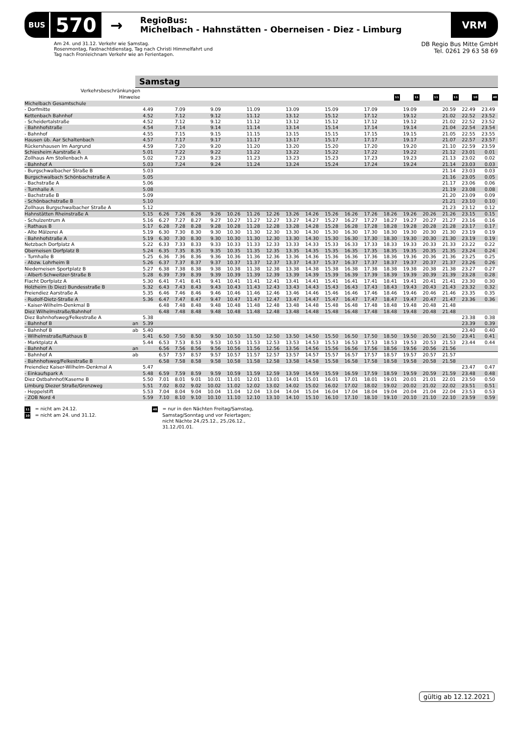BUS
570
→
RegioBus:
Michelbach - Hahnstätten - Oberneisen - Diez - Limburg
VRM
Am 24. und 31.12. Verkehr wie Samstag.
Rosenmontag, Fastnachtdienstag, Tag nach Christi Himmelfahrt und
Tag nach Fronleichnam Verkehr wie an Ferientagen.
DB Regio Bus Mitte GmbH
Tel. 0261 29 63 58 69
Samstag
| Verkehrsbeschränkungen | | | | | | | | | | | | | | | | | | | | |
| --- | --- | --- | --- | --- | --- | --- | --- | --- | --- | --- | --- | --- | --- | --- | --- | --- | --- | --- | --- | --- |
| Hinweise | | | | | | | | | | | | | | | 11 | 11 | 11 | 11 | 10 | 40 |
| Michelbach Gesamtschule | | | | | | | | | | | | | | | | | | | | |
| - Dorfmitte | | 4.49 | | 7.09 | | 9.09 | | 11.09 | | 13.09 | | 15.09 | | 17.09 | | 19.09 | | 20.59 | 22.49 | 23.49 |
| Kettenbach Bahnhof | | 4.52 | | 7.12 | | 9.12 | | 11.12 | | 13.12 | | 15.12 | | 17.12 | | 19.12 | | 21.02 | 22.52 | 23.52 |
| - Scheidertalstraße | | 4.52 | | 7.12 | | 9.12 | | 11.12 | | 13.12 | | 15.12 | | 17.12 | | 19.12 | | 21.02 | 22.52 | 23.52 |
| - Bahnhofstraße | | 4.54 | | 7.14 | | 9.14 | | 11.14 | | 13.14 | | 15.14 | | 17.14 | | 19.14 | | 21.04 | 22.54 | 23.54 |
| - Bahnhof | | 4.55 | | 7.15 | | 9.15 | | 11.15 | | 13.15 | | 15.15 | | 17.15 | | 19.15 | | 21.05 | 22.55 | 23.55 |
| Hausen üb. Aar Schaltenbach | | 4.57 | | 7.17 | | 9.17 | | 11.17 | | 13.17 | | 15.17 | | 17.17 | | 19.17 | | 21.07 | 22.57 | 23.57 |
| Rückershausen Im Aargrund | | 4.59 | | 7.20 | | 9.20 | | 11.20 | | 13.20 | | 15.20 | | 17.20 | | 19.20 | | 21.10 | 22.59 | 23.59 |
| Schiesheim Aarstraße A | | 5.01 | | 7.22 | | 9.22 | | 11.22 | | 13.22 | | 15.22 | | 17.22 | | 19.22 | | 21.12 | 23.01 | 0.01 |
| Zollhaus Am Stollenbach A | | 5.02 | | 7.23 | | 9.23 | | 11.23 | | 13.23 | | 15.23 | | 17.23 | | 19.23 | | 21.13 | 23.02 | 0.02 |
| - Bahnhof A | | 5.03 | | 7.24 | | 9.24 | | 11.24 | | 13.24 | | 15.24 | | 17.24 | | 19.24 | | 21.14 | 23.03 | 0.03 |
| - Burgschwalbacher Straße B | | 5.03 | | | | | | | | | | | | | | | | 21.14 | 23.03 | 0.03 |
| Burgschwalbach Schönbachstraße A | | 5.05 | | | | | | | | | | | | | | | | 21.16 | 23.05 | 0.05 |
| - Bachstraße A | | 5.06 | | | | | | | | | | | | | | | | 21.17 | 23.06 | 0.06 |
| - Turnhalle A | | 5.08 | | | | | | | | | | | | | | | | 21.19 | 23.08 | 0.08 |
| - Bachstraße B | | 5.09 | | | | | | | | | | | | | | | | 21.20 | 23.09 | 0.09 |
| - Schönbachstraße B | | 5.10 | | | | | | | | | | | | | | | | 21.21 | 23.10 | 0.10 |
| Zollhaus Burgschwalbacher Straße A | | 5.12 | | | | | | | | | | | | | | | | 21.23 | 23.12 | 0.12 |
| Hahnstätten Rheinstraße A | | 5.15 | 6.26 | 7.26 | 8.26 | 9.26 | 10.26 | 11.26 | 12.26 | 13.26 | 14.26 | 15.26 | 16.26 | 17.26 | 18.26 | 19.26 | 20.26 | 21.26 | 23.15 | 0.15 |
| - Schulzentrum A | | 5.16 | 6.27 | 7.27 | 8.27 | 9.27 | 10.27 | 11.27 | 12.27 | 13.27 | 14.27 | 15.27 | 16.27 | 17.27 | 18.27 | 19.27 | 20.27 | 21.27 | 23.16 | 0.16 |
| - Rathaus B | | 5.17 | 6.28 | 7.28 | 8.28 | 9.28 | 10.28 | 11.28 | 12.28 | 13.28 | 14.28 | 15.28 | 16.28 | 17.28 | 18.28 | 19.28 | 20.28 | 21.28 | 23.17 | 0.17 |
| - Alte Mälzerei A | | 5.19 | 6.30 | 7.30 | 8.30 | 9.30 | 10.30 | 11.30 | 12.30 | 13.30 | 14.30 | 15.30 | 16.30 | 17.30 | 18.30 | 19.30 | 20.30 | 21.30 | 23.19 | 0.19 |
| - Bahnhofstraße A | | 5.19 | 6.30 | 7.30 | 8.30 | 9.30 | 10.30 | 11.30 | 12.30 | 13.30 | 14.30 | 15.30 | 16.30 | 17.30 | 18.30 | 19.30 | 20.30 | 21.30 | 23.19 | 0.19 |
| Netzbach Dorfplatz A | | 5.22 | 6.33 | 7.33 | 8.33 | 9.33 | 10.33 | 11.33 | 12.33 | 13.33 | 14.33 | 15.33 | 16.33 | 17.33 | 18.33 | 19.33 | 20.33 | 21.33 | 23.22 | 0.22 |
| Oberneisen Dorfplatz B | | 5.24 | 6.35 | 7.35 | 8.35 | 9.35 | 10.35 | 11.35 | 12.35 | 13.35 | 14.35 | 15.35 | 16.35 | 17.35 | 18.35 | 19.35 | 20.35 | 21.35 | 23.24 | 0.24 |
| - Turnhalle B | | 5.25 | 6.36 | 7.36 | 8.36 | 9.36 | 10.36 | 11.36 | 12.36 | 13.36 | 14.36 | 15.36 | 16.36 | 17.36 | 18.36 | 19.36 | 20.36 | 21.36 | 23.25 | 0.25 |
| - Abzw. Lohrheim B | | 5.26 | 6.37 | 7.37 | 8.37 | 9.37 | 10.37 | 11.37 | 12.37 | 13.37 | 14.37 | 15.37 | 16.37 | 17.37 | 18.37 | 19.37 | 20.37 | 21.37 | 23.26 | 0.26 |
| Niederneisen Sportplatz B | | 5.27 | 6.38 | 7.38 | 8.38 | 9.38 | 10.38 | 11.38 | 12.38 | 13.38 | 14.38 | 15.38 | 16.38 | 17.38 | 18.38 | 19.38 | 20.38 | 21.38 | 23.27 | 0.27 |
| - Albert-Schweitzer-Straße B | | 5.28 | 6.39 | 7.39 | 8.39 | 9.39 | 10.39 | 11.39 | 12.39 | 13.39 | 14.39 | 15.39 | 16.39 | 17.39 | 18.39 | 19.39 | 20.39 | 21.39 | 23.28 | 0.28 |
| Flacht Dorfplatz A | | 5.30 | 6.41 | 7.41 | 8.41 | 9.41 | 10.41 | 11.41 | 12.41 | 13.41 | 14.41 | 15.41 | 16.41 | 17.41 | 18.41 | 19.41 | 20.41 | 21.41 | 23.30 | 0.30 |
| Holzheim (b Diez) Bundesstraße B | | 5.32 | 6.43 | 7.43 | 8.43 | 9.43 | 10.43 | 11.43 | 12.43 | 13.43 | 14.43 | 15.43 | 16.43 | 17.43 | 18.43 | 19.43 | 20.43 | 21.43 | 23.32 | 0.32 |
| Freiendiez Aarstraße A | | 5.35 | 6.46 | 7.46 | 8.46 | 9.46 | 10.46 | 11.46 | 12.46 | 13.46 | 14.46 | 15.46 | 16.46 | 17.46 | 18.46 | 19.46 | 20.46 | 21.46 | 23.35 | 0.35 |
| - Rudolf-Dietz-Straße A | | 5.36 | 6.47 | 7.47 | 8.47 | 9.47 | 10.47 | 11.47 | 12.47 | 13.47 | 14.47 | 15.47 | 16.47 | 17.47 | 18.47 | 19.47 | 20.47 | 21.47 | 23.36 | 0.36 |
| - Kaiser-Wilhelm-Denkmal B | | | 6.48 | 7.48 | 8.48 | 9.48 | 10.48 | 11.48 | 12.48 | 13.48 | 14.48 | 15.48 | 16.48 | 17.48 | 18.48 | 19.48 | 20.48 | 21.48 | | |
| Diez Wilhelmstraße/Bahnhof | | | 6.48 | 7.48 | 8.48 | 9.48 | 10.48 | 11.48 | 12.48 | 13.48 | 14.48 | 15.48 | 16.48 | 17.48 | 18.48 | 19.48 | 20.48 | 21.48 | | |
| Diez Bahnhofsweg/Felkestraße A | | 5.38 | | | | | | | | | | | | | | | | | 23.38 | 0.38 |
| - Bahnhof B | an | 5.39 | | | | | | | | | | | | | | | | | 23.39 | 0.39 |
| - Bahnhof B | ab | 5.40 | | | | | | | | | | | | | | | | | 23.40 | 0.40 |
| - Wilhelmstraße/Rathaus B | | 5.41 | 6.50 | 7.50 | 8.50 | 9.50 | 10.50 | 11.50 | 12.50 | 13.50 | 14.50 | 15.50 | 16.50 | 17.50 | 18.50 | 19.50 | 20.50 | 21.50 | 23.41 | 0.41 |
| - Marktplatz A | | 5.44 | 6.53 | 7.53 | 8.53 | 9.53 | 10.53 | 11.53 | 12.53 | 13.53 | 14.53 | 15.53 | 16.53 | 17.53 | 18.53 | 19.53 | 20.53 | 21.53 | 23.44 | 0.44 |
| - Bahnhof A | an | | 6.56 | 7.56 | 8.56 | 9.56 | 10.56 | 11.56 | 12.56 | 13.56 | 14.56 | 15.56 | 16.56 | 17.56 | 18.56 | 19.56 | 20.56 | 21.56 | | |
| - Bahnhof A | ab | | 6.57 | 7.57 | 8.57 | 9.57 | 10.57 | 11.57 | 12.57 | 13.57 | 14.57 | 15.57 | 16.57 | 17.57 | 18.57 | 19.57 | 20.57 | 21.57 | | |
| - Bahnhofsweg/Felkestraße B | | | 6.58 | 7.58 | 8.58 | 9.58 | 10.58 | 11.58 | 12.58 | 13.58 | 14.58 | 15.58 | 16.58 | 17.58 | 18.58 | 19.58 | 20.58 | 21.58 | | |
| Freiendiez Kaiser-Wilhelm-Denkmal A | | 5.47 | | | | | | | | | | | | | | | | | 23.47 | 0.47 |
| - Einkaufspark A | | 5.48 | 6.59 | 7.59 | 8.59 | 9.59 | 10.59 | 11.59 | 12.59 | 13.59 | 14.59 | 15.59 | 16.59 | 17.59 | 18.59 | 19.59 | 20.59 | 21.59 | 23.48 | 0.48 |
| Diez Ostbahnhof/Kaserne B | | 5.50 | 7.01 | 8.01 | 9.01 | 10.01 | 11.01 | 12.01 | 13.01 | 14.01 | 15.01 | 16.01 | 17.01 | 18.01 | 19.01 | 20.01 | 21.01 | 22.01 | 23.50 | 0.50 |
| Limburg Diezer Straße/Grenzweg | | 5.51 | 7.02 | 8.02 | 9.02 | 10.02 | 11.02 | 12.02 | 13.02 | 14.02 | 15.02 | 16.02 | 17.02 | 18.02 | 19.02 | 20.02 | 21.02 | 22.02 | 23.51 | 0.51 |
| - Heppelstift | | 5.53 | 7.04 | 8.04 | 9.04 | 10.04 | 11.04 | 12.04 | 13.04 | 14.04 | 15.04 | 16.04 | 17.04 | 18.04 | 19.04 | 20.04 | 21.04 | 22.04 | 23.53 | 0.53 |
| - ZOB Nord 4 | | 5.59 | 7.10 | 8.10 | 9.10 | 10.10 | 11.10 | 12.10 | 13.10 | 14.10 | 15.10 | 16.10 | 17.10 | 18.10 | 19.10 | 20.10 | 21.10 | 22.10 | 23.59 | 0.59 |
11 = nicht am 24.12.
10 = nicht am 24. und 31.12.
40 = nur in den Nächten Freitag/Samstag,
Samstag/Sonntag und vor Feiertagen;
nicht Nächte 24./25.12., 25./26.12.,
31.12./01.01.
gültig ab 12.12.2021